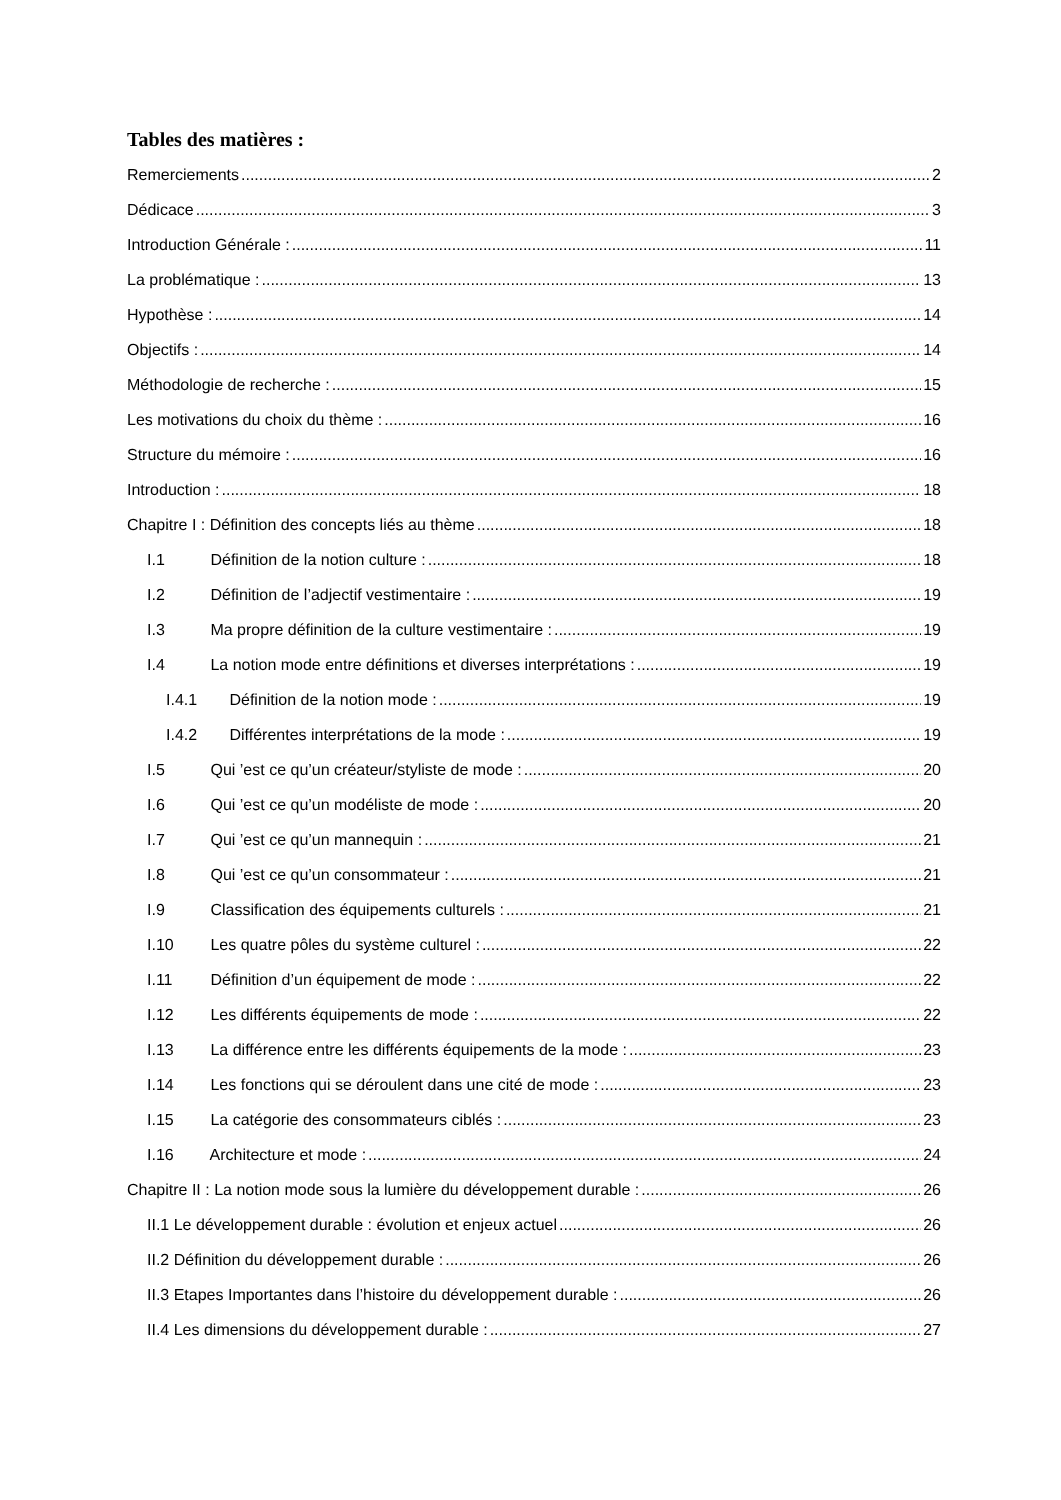Tables des matières :
Remerciements 2
Dédicace 3
Introduction Générale : 11
La problématique : 13
Hypothèse : 14
Objectifs : 14
Méthodologie de recherche : 15
Les motivations du choix du thème : 16
Structure du mémoire : 16
Introduction : 18
Chapitre I : Définition des concepts liés au thème 18
I.1 Définition de la notion culture : 18
I.2 Définition de l’adjectif vestimentaire : 19
I.3 Ma propre définition de la culture vestimentaire : 19
I.4 La notion mode entre définitions et diverses interprétations : 19
I.4.1 Définition de la notion mode : 19
I.4.2 Différentes interprétations de la mode : 19
I.5 Qui ’est ce qu’un créateur/styliste de mode : 20
I.6 Qui ’est ce qu’un modéliste de mode : 20
I.7 Qui ’est ce qu’un mannequin : 21
I.8 Qui ’est ce qu’un consommateur : 21
I.9 Classification des équipements culturels : 21
I.10 Les quatre pôles du système culturel : 22
I.11 Définition d’un équipement de mode : 22
I.12 Les différents équipements de mode : 22
I.13 La différence entre les différents équipements de la mode : 23
I.14 Les fonctions qui se déroulent dans une cité de mode : 23
I.15 La catégorie des consommateurs ciblés : 23
I.16 Architecture et mode : 24
Chapitre II : La notion mode sous la lumière du développement durable : 26
II.1 Le développement durable : évolution et enjeux actuel 26
II.2 Définition du développement durable : 26
II.3 Etapes Importantes dans l’histoire du développement durable : 26
II.4 Les dimensions du développement durable : 27